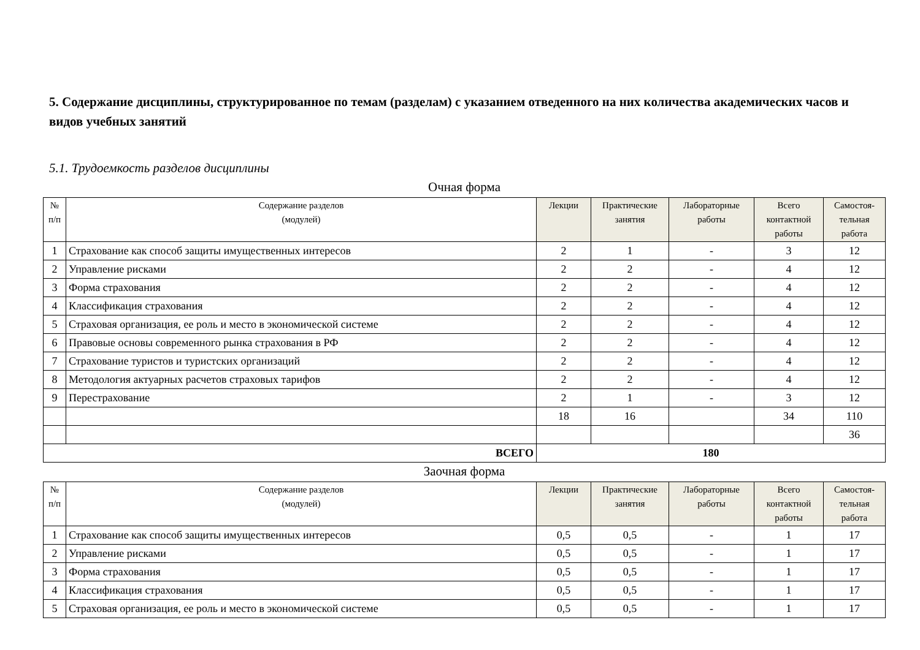5. Содержание дисциплины, структурированное по темам (разделам) с указанием отведенного на них количества академических часов и видов учебных занятий
5.1. Трудоемкость разделов дисциплины
Очная форма
| № п/п | Содержание разделов (модулей) | Лекции | Практические занятия | Лабораторные работы | Всего контактной работы | Самостоя-тельная работа |
| --- | --- | --- | --- | --- | --- | --- |
| 1 | Страхование как способ защиты имущественных интересов | 2 | 1 | - | 3 | 12 |
| 2 | Управление рисками | 2 | 2 | - | 4 | 12 |
| 3 | Форма страхования | 2 | 2 | - | 4 | 12 |
| 4 | Классификация страхования | 2 | 2 | - | 4 | 12 |
| 5 | Страховая организация, ее роль и место в экономической системе | 2 | 2 | - | 4 | 12 |
| 6 | Правовые основы современного рынка страхования в РФ | 2 | 2 | - | 4 | 12 |
| 7 | Страхование туристов и туристских организаций | 2 | 2 | - | 4 | 12 |
| 8 | Методология актуарных расчетов страховых тарифов | 2 | 2 | - | 4 | 12 |
| 9 | Перестрахование | 2 | 1 | - | 3 | 12 |
| | | 18 | 16 | | 34 | 110 |
| | | | | | | 36 |
| ВСЕГО | | 180 | | | | |
Заочная форма
| № п/п | Содержание разделов (модулей) | Лекции | Практические занятия | Лабораторные работы | Всего контактной работы | Самостоя-тельная работа |
| --- | --- | --- | --- | --- | --- | --- |
| 1 | Страхование как способ защиты имущественных интересов | 0,5 | 0,5 | - | 1 | 17 |
| 2 | Управление рисками | 0,5 | 0,5 | - | 1 | 17 |
| 3 | Форма страхования | 0,5 | 0,5 | - | 1 | 17 |
| 4 | Классификация страхования | 0,5 | 0,5 | - | 1 | 17 |
| 5 | Страховая организация, ее роль и место в экономической системе | 0,5 | 0,5 | - | 1 | 17 |